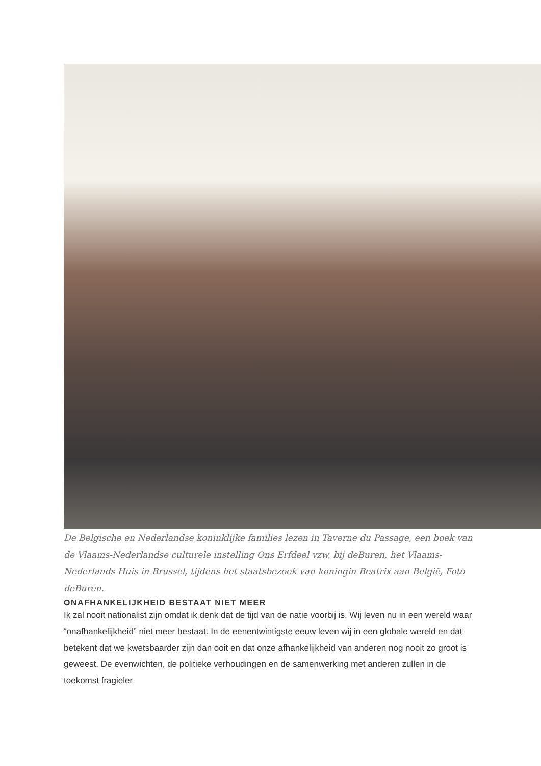De Belgische en Nederlandse koninklijke families lezen in Taverne du Passage, een boek van de Vlaams-Nederlandse culturele instelling Ons Erfdeel vzw, bij deBuren, het Vlaams-Nederlands Huis in Brussel, tijdens het staatsbezoek van koningin Beatrix aan België, Foto deBuren.
ONAFHANKELIJKHEID BESTAAT NIET MEER
Ik zal nooit nationalist zijn omdat ik denk dat de tijd van de natie voorbij is. Wij leven nu in een wereld waar “onafhankelijkheid” niet meer bestaat. In de eenentwintigste eeuw leven wij in een globale wereld en dat betekent dat we kwetsbaarder zijn dan ooit en dat onze afhankelijkheid van anderen nog nooit zo groot is geweest. De evenwichten, de politieke verhoudingen en de samenwerking met anderen zullen in de toekomst fragieler